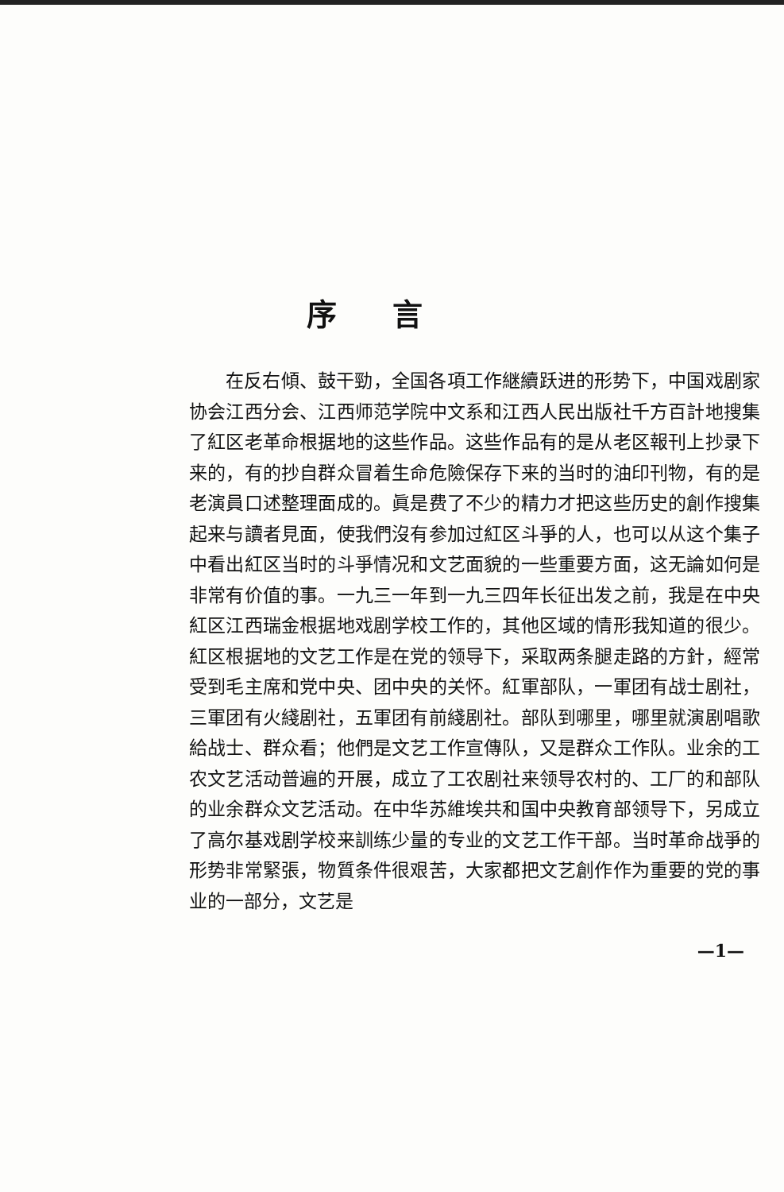序言
在反右傾、鼓干勁，全国各項工作継續跃进的形势下，中国戏剧家协会江西分会、江西师范学院中文系和江西人民出版社千方百計地搜集了紅区老革命根据地的这些作品。这些作品有的是从老区報刊上抄录下来的，有的抄自群众冒着生命危險保存下来的当时的油印刊物，有的是老演員口述整理面成的。眞是费了不少的精力才把这些历史的創作搜集起来与讀者見面，使我們沒有参加过紅区斗爭的人，也可以从这个集子中看出紅区当时的斗爭情况和文艺面貌的一些重要方面，这无論如何是非常有价值的事。一九三一年到一九三四年长征出发之前，我是在中央紅区江西瑞金根据地戏剧学校工作的，其他区域的情形我知道的很少。紅区根据地的文艺工作是在党的领导下，采取两条腿走路的方針，經常受到毛主席和党中央、团中央的关怀。紅軍部队，一軍团有战士剧社，三軍团有火綫剧社，五軍团有前綫剧社。部队到哪里，哪里就演剧唱歌給战士、群众看；他們是文艺工作宣傳队，又是群众工作队。业余的工农文艺活动普遍的开展，成立了工农剧社来领导农村的、工厂的和部队的业余群众文艺活动。在中华苏維埃共和国中央教育部领导下，另成立了高尔基戏剧学校来訓练少量的专业的文艺工作干部。当时革命战爭的形势非常緊張，物質条件很艰苦，大家都把文艺創作作为重要的党的事业的一部分，文艺是
—1—